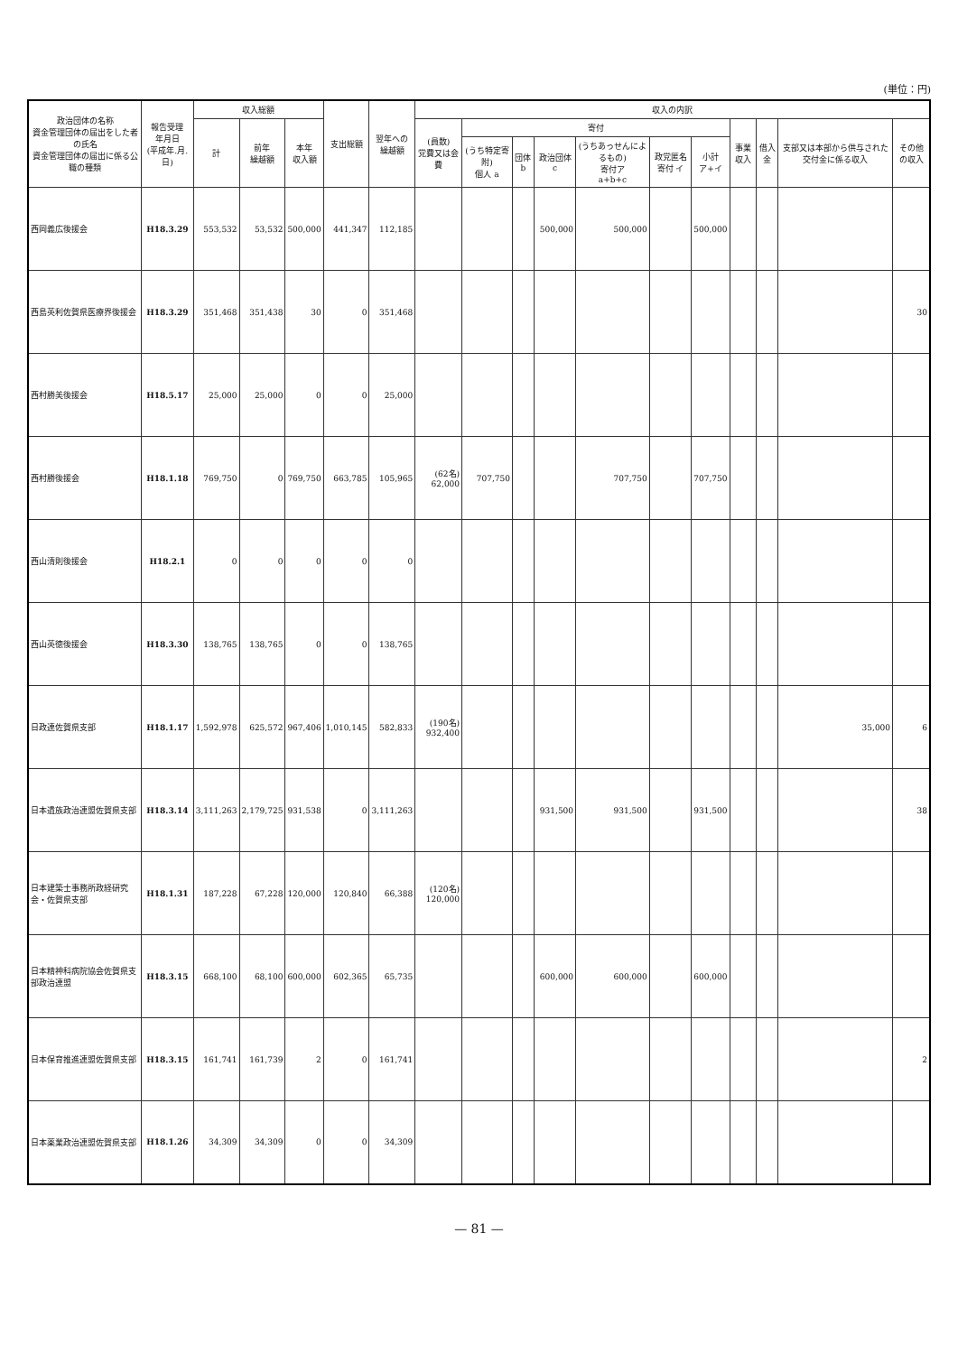(単位：円)
| 政治団体の名称 資金管理団体の届出をした者の氏名 資金管理団体の届出に係る公職の種類 | 報告受理 年月日 (平成年.月.日) | 収入総額 | | | 支出総額 | 翌年への 繰越額 | 収入の内訳 | | | | | | | | | | |
| --- | --- | --- | --- | --- | --- | --- | --- | --- | --- | --- | --- | --- | --- | --- | --- | --- | --- |
| | | 計 | 前年 繰越額 | 本年 収入額 | | | (員数) 党費又は会費 | 寄付 | | | | | | 事業収入 | 借入金 | 支部又は本部から供与された交付金に係る収入 | その他の収入 |
| | | | | | | | | (うち特定寄附) 個人 a | 団体 b | 政治団体 c | (うちあっせんによるもの) 寄付ア a+b+c | 政党匿名寄付 イ | 小計 ア+イ | | | | |
| 西岡義広後援会 | H18.3.29 | 553,532 | 53,532 | 500,000 | 441,347 | 112,185 | | | | 500,000 | 500,000 | | 500,000 | | | | |
| 西島英利佐賀県医療界後援会 | H18.3.29 | 351,468 | 351,438 | 30 | 0 | 351,468 | | | | | | | | | | | 30 |
| 西村勝美後援会 | H18.5.17 | 25,000 | 25,000 | 0 | 0 | 25,000 | | | | | | | | | | | |
| 西村勝後援会 | H18.1.18 | 769,750 | 0 | 769,750 | 663,785 | 105,965 | (62名) 62,000 | 707,750 | | | 707,750 | | 707,750 | | | | |
| 西山清則後援会 | H18.2.1 | 0 | 0 | 0 | 0 | 0 | | | | | | | | | | | |
| 西山英徳後援会 | H18.3.30 | 138,765 | 138,765 | 0 | 0 | 138,765 | | | | | | | | | | | |
| 日政連佐賀県支部 | H18.1.17 | 1,592,978 | 625,572 | 967,406 | 1,010,145 | 582,833 | (190名) 932,400 | | | | | | | | | 35,000 | 6 |
| 日本遺族政治連盟佐賀県支部 | H18.3.14 | 3,111,263 | 2,179,725 | 931,538 | 0 | 3,111,263 | | | | 931,500 | 931,500 | | 931,500 | | | | 38 |
| 日本建築士事務所政経研究会・佐賀県支部 | H18.1.31 | 187,228 | 67,228 | 120,000 | 120,840 | 66,388 | (120名) 120,000 | | | | | | | | | | |
| 日本精神科病院協会佐賀県支部政治連盟 | H18.3.15 | 668,100 | 68,100 | 600,000 | 602,365 | 65,735 | | | | 600,000 | 600,000 | | 600,000 | | | | |
| 日本保育推進連盟佐賀県支部 | H18.3.15 | 161,741 | 161,739 | 2 | 0 | 161,741 | | | | | | | | | | | 2 |
| 日本薬業政治連盟佐賀県支部 | H18.1.26 | 34,309 | 34,309 | 0 | 0 | 34,309 | | | | | | | | | | | |
— 81 —